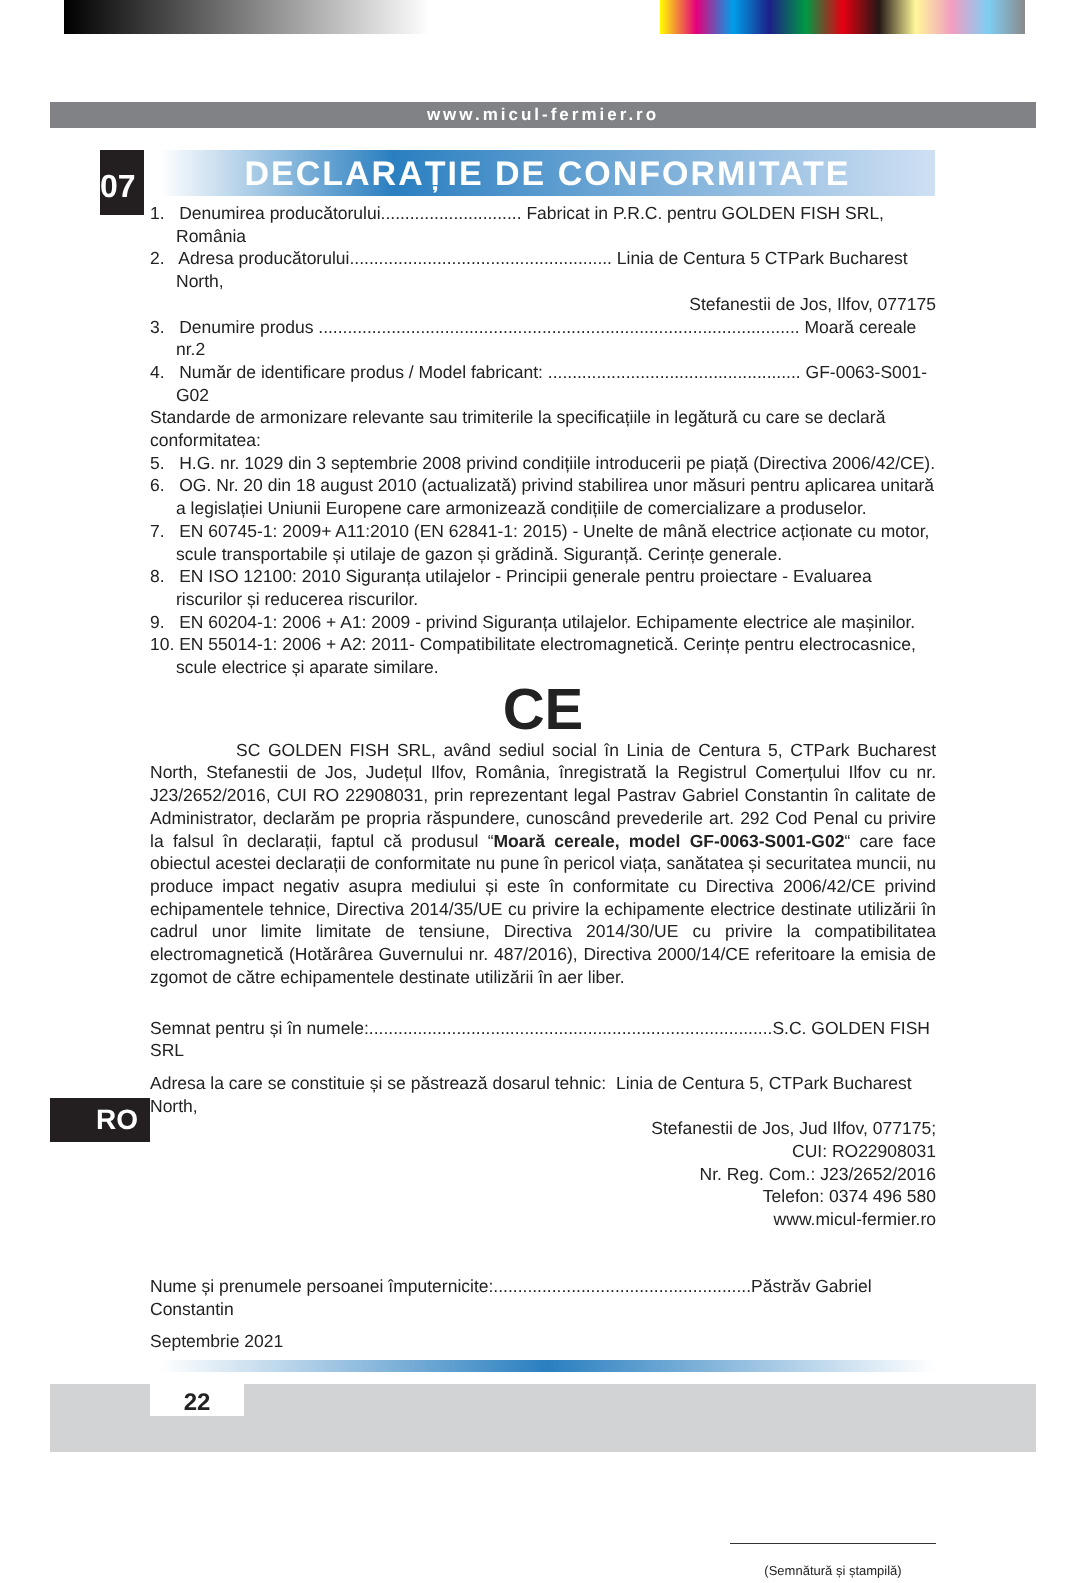www.micul-fermier.ro
07 DECLARAȚIE DE CONFORMITATE
1. Denumirea producătorului............................. Fabricat in P.R.C. pentru GOLDEN FISH SRL, România
2. Adresa producătorului...................................................... Linia de Centura 5 CTPark Bucharest North,
Stefanestii de Jos, Ilfov, 077175
3. Denumire produs ................................................................................................... Moară cereale nr.2
4. Număr de identificare produs / Model fabricant: .................................................... GF-0063-S001-G02
Standarde de armonizare relevante sau trimiterile la specificațiile in legătură cu care se declară conformitatea:
5. H.G. nr. 1029 din 3 septembrie 2008 privind condițiile introducerii pe piață (Directiva 2006/42/CE).
6. OG. Nr. 20 din 18 august 2010 (actualizată) privind stabilirea unor măsuri pentru aplicarea unitară a legislației Uniunii Europene care armonizează condițiile de comercializare a produselor.
7. EN 60745-1: 2009+ A11:2010 (EN 62841-1: 2015) - Unelte de mână electrice acționate cu motor, scule transportabile și utilaje de gazon și grădină. Siguranță. Cerințe generale.
8. EN ISO 12100: 2010 Siguranța utilajelor - Principii generale pentru proiectare - Evaluarea riscurilor și reducerea riscurilor.
9. EN 60204-1: 2006 + A1: 2009 - privind Siguranța utilajelor. Echipamente electrice ale mașinilor.
10. EN 55014-1: 2006 + A2: 2011- Compatibilitate electromagnetică. Cerințe pentru electrocasnice, scule electrice și aparate similare.
CE
SC GOLDEN FISH SRL, având sediul social în Linia de Centura 5, CTPark Bucharest North, Stefanestii de Jos, Județul Ilfov, România, înregistrată la Registrul Comerțului Ilfov cu nr. J23/2652/2016, CUI RO 22908031, prin reprezentant legal Pastrav Gabriel Constantin în calitate de Administrator, declarăm pe propria răspundere, cunoscând prevederile art. 292 Cod Penal cu privire la falsul în declarații, faptul că produsul “Moară cereale, model GF-0063-S001-G02“ care face obiectul acestei declarații de conformitate nu pune în pericol viața, sanătatea și securitatea muncii, nu produce impact negativ asupra mediului și este în conformitate cu Directiva 2006/42/CE privind echipamentele tehnice, Directiva 2014/35/UE cu privire la echipamente electrice destinate utilizării în cadrul unor limite limitate de tensiune, Directiva 2014/30/UE cu privire la compatibilitatea electromagnetică (Hotărârea Guvernului nr. 487/2016), Directiva 2000/14/CE referitoare la emisia de zgomot de către echipamentele destinate utilizării în aer liber.
Semnat pentru și în numele:...................................................................................S.C. GOLDEN FISH SRL
Adresa la care se constituie și se păstrează dosarul tehnic: Linia de Centura 5, CTPark Bucharest North,
Stefanestii de Jos, Jud Ilfov, 077175;
CUI: RO22908031
Nr. Reg. Com.: J23/2652/2016
Telefon: 0374 496 580
www.micul-fermier.ro
Nume și prenumele persoanei împuternicite:.....................................................Păstrăv Gabriel Constantin
Septembrie 2021
(Semnătură și ștampilă)
RO
22